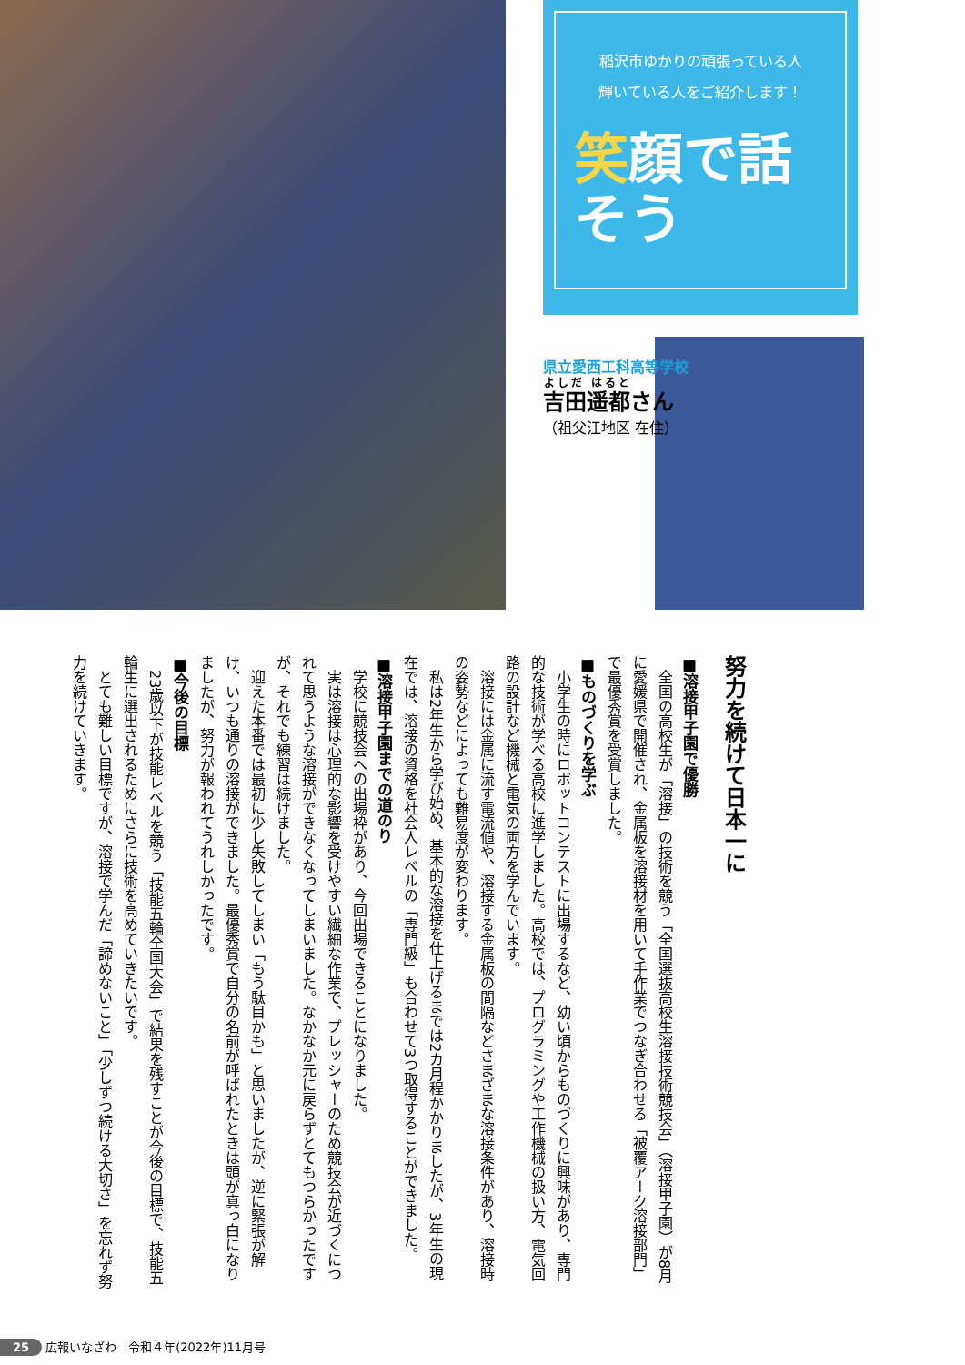稲沢市ゆかりの頑張っている人
輝いている人をご紹介します！
笑顔で話そう
県立愛西工科高等学校
吉田遥都さん
（祖父江地区 在住）
努力を続けて日本一に
■溶接甲子園で優勝
　全国の高校生が「溶接」の技術を競う「全国選抜高校生溶接技術競技会」（溶接甲子園）が8月に愛媛県で開催され、金属板を溶接材を用いて手作業でつなぎ合わせる「被覆アーク溶接部門」で最優秀賞を受賞しました。
■ものづくりを学ぶ
　小学生の時にロボットコンテストに出場するなど、幼い頃からものづくりに興味があり、専門的な技術が学べる高校に進学しました。高校では、プログラミングや工作機械の扱い方、電気回路の設計など機械と電気の両方を学んでいます。
　溶接には金属に流す電流値や、溶接する金属板の間隔などさまざまな溶接条件があり、溶接時の姿勢などによっても難易度が変わります。
　私は2年生から学び始め、基本的な溶接を仕上げるまでは2カ月程かかりましたが、3年生の現在では、溶接の資格を社会人レベルの「専門級」も合わせて3つ取得することができました。
■溶接甲子園までの道のり
　学校に競技会への出場枠があり、今回出場できることになりました。
　実は溶接は心理的な影響を受けやすい繊細な作業で、プレッシャーのため競技会が近づくにつれて思うような溶接ができなくなってしまいました。なかなか元に戻らずとてもつらかったですが、それでも練習は続けました。
　迎えた本番では最初に少し失敗してしまい「もう駄目かも」と思いましたが、逆に緊張が解け、いつも通りの溶接ができました。最優秀賞で自分の名前が呼ばれたときは頭が真っ白になりましたが、努力が報われてうれしかったです。
■今後の目標
　23歳以下が技能レベルを競う「技能五輪全国大会」で結果を残すことが今後の目標で、技能五輪生に選出されるためにさらに技術を高めていきたいです。
　とても難しい目標ですが、溶接で学んだ「諦めないこと」「少しずつ続ける大切さ」を忘れず努力を続けていきます。
25 広報いなざわ　令和４年(2022年)11月号